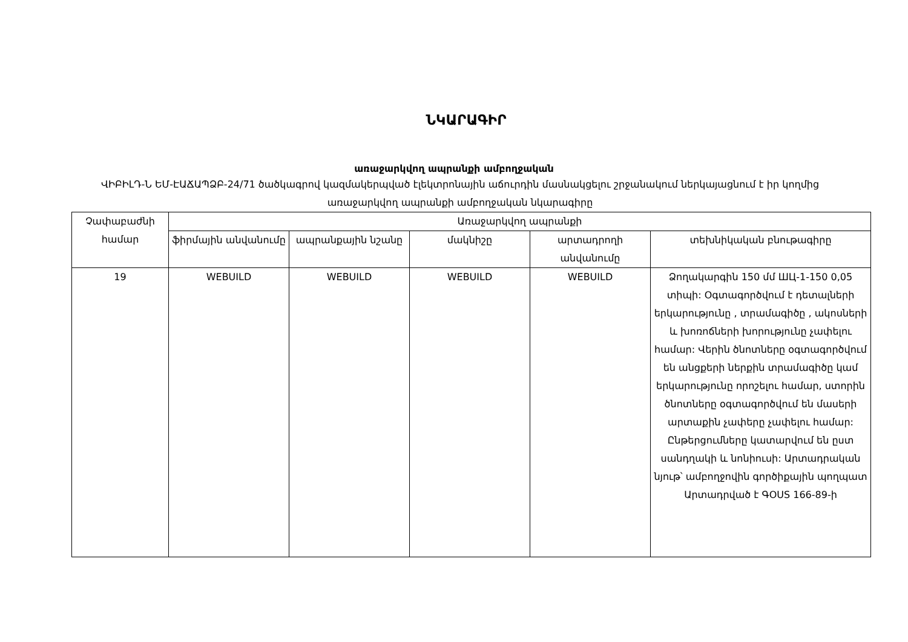ՆԿԱՐԱԳԻՐ
առաջարկվող ապրանքի ամբողջական
ՎԻԲԻԼԴ-Ն ԵՄ-ԷԱՃԱՊՁԲ-24/71 ծածկագրով կազմակերպված էլեկտրոնային աճուրդին մասնակցելու շրջանակում ներկայացնում է իր կողմից առաջարկվող ապրանքի ամբողջական նկարագիրը
| Չափաբաժնի համար | Առաջարկվող ապրանքի | | | | |
| --- | --- | --- | --- | --- | --- |
| | ֆիրմային անվանումը | ապրանքային նշանը | մակնիշը | արտադրողի անվանումը | տեխնիկական բնութագիրը |
| 19 | WEBUILD | WEBUILD | WEBUILD | WEBUILD | Ձողակարգին 150 մմ ШЦ-1-150 0,05 տիպի: Օգտագործվում է դետալների երկարությունը , տրամագիծը , ակոսների և խոռոճների խորությունը չափելու համար: Վերին ծնոտները օգտագործվում են անցքերի ներքին տրամագիծը կամ երկարությունը որոշելու համար, ստորին ծնոտները օգտագործվում են մասերի արտաքին չափերը չափելու համար: Ընթերցումները կատարվում են ըստ սանդղակի և նոնիուսի: Արտադրական նյութ՝ ամբողջովին գործիքային պողպատ Արտադրված է ԳՕUS 166-89-ի |